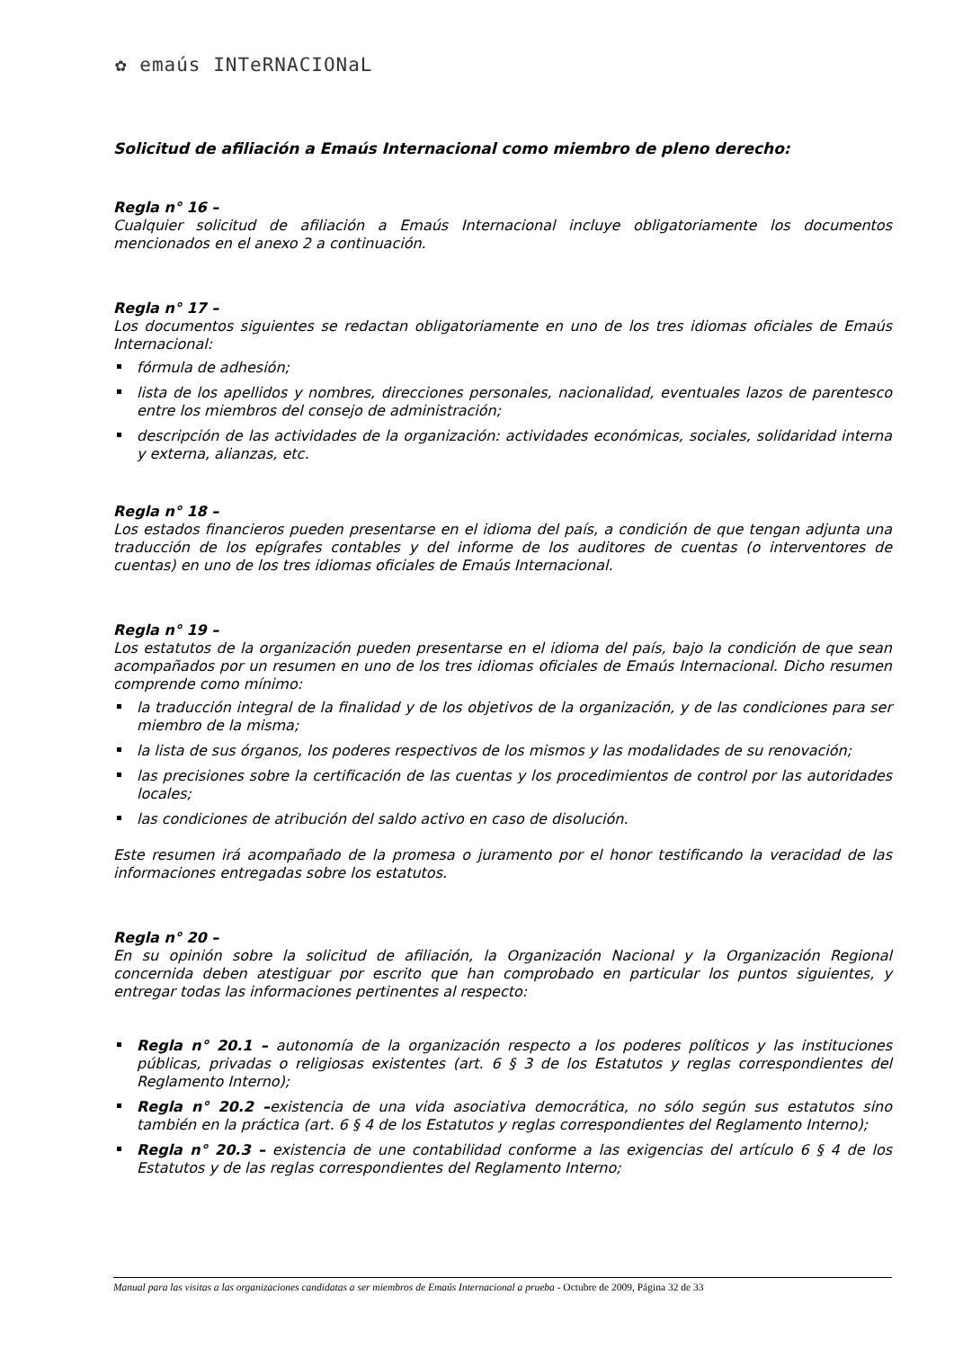✿ emaús INTeRNACIONaL
Solicitud de afiliación a Emaús Internacional como miembro de pleno derecho:
Regla n° 16 –
Cualquier solicitud de afiliación a Emaús Internacional incluye obligatoriamente los documentos mencionados en el anexo 2 a continuación.
Regla n° 17 –
Los documentos siguientes se redactan obligatoriamente en uno de los tres idiomas oficiales de Emaús Internacional:
fórmula de adhesión;
lista de los apellidos y nombres, direcciones personales, nacionalidad, eventuales lazos de parentesco entre los miembros del consejo de administración;
descripción de las actividades de la organización: actividades económicas, sociales, solidaridad interna y externa, alianzas, etc.
Regla n° 18 –
Los estados financieros pueden presentarse en el idioma del país, a condición de que tengan adjunta una traducción de los epígrafes contables y del informe de los auditores de cuentas (o interventores de cuentas) en uno de los tres idiomas oficiales de Emaús Internacional.
Regla n° 19 –
Los estatutos de la organización pueden presentarse en el idioma del país, bajo la condición de que sean acompañados por un resumen en uno de los tres idiomas oficiales de Emaús Internacional. Dicho resumen comprende como mínimo:
la traducción integral de la finalidad y de los objetivos de la organización, y de las condiciones para ser miembro de la misma;
la lista de sus órganos, los poderes respectivos de los mismos y las modalidades de su renovación;
las precisiones sobre la certificación de las cuentas y los procedimientos de control por las autoridades locales;
las condiciones de atribución del saldo activo en caso de disolución.
Este resumen irá acompañado de la promesa o juramento por el honor testificando la veracidad de las informaciones entregadas sobre los estatutos.
Regla n° 20 –
En su opinión sobre la solicitud de afiliación, la Organización Nacional y la Organización Regional concernida deben atestiguar por escrito que han comprobado en particular los puntos siguientes, y entregar todas las informaciones pertinentes al respecto:
Regla n° 20.1 – autonomía de la organización respecto a los poderes políticos y las instituciones públicas, privadas o religiosas existentes (art. 6 § 3 de los Estatutos y reglas correspondientes del Reglamento Interno);
Regla n° 20.2 –existencia de una vida asociativa democrática, no sólo según sus estatutos sino también en la práctica (art. 6 § 4 de los Estatutos y reglas correspondientes del Reglamento Interno);
Regla n° 20.3 – existencia de une contabilidad conforme a las exigencias del artículo 6 § 4 de los Estatutos y de las reglas correspondientes del Reglamento Interno;
Manual para las visitas a las organizaciones candidatas a ser miembros de Emaús Internacional a prueba - Octubre de 2009, Página 32 de 33